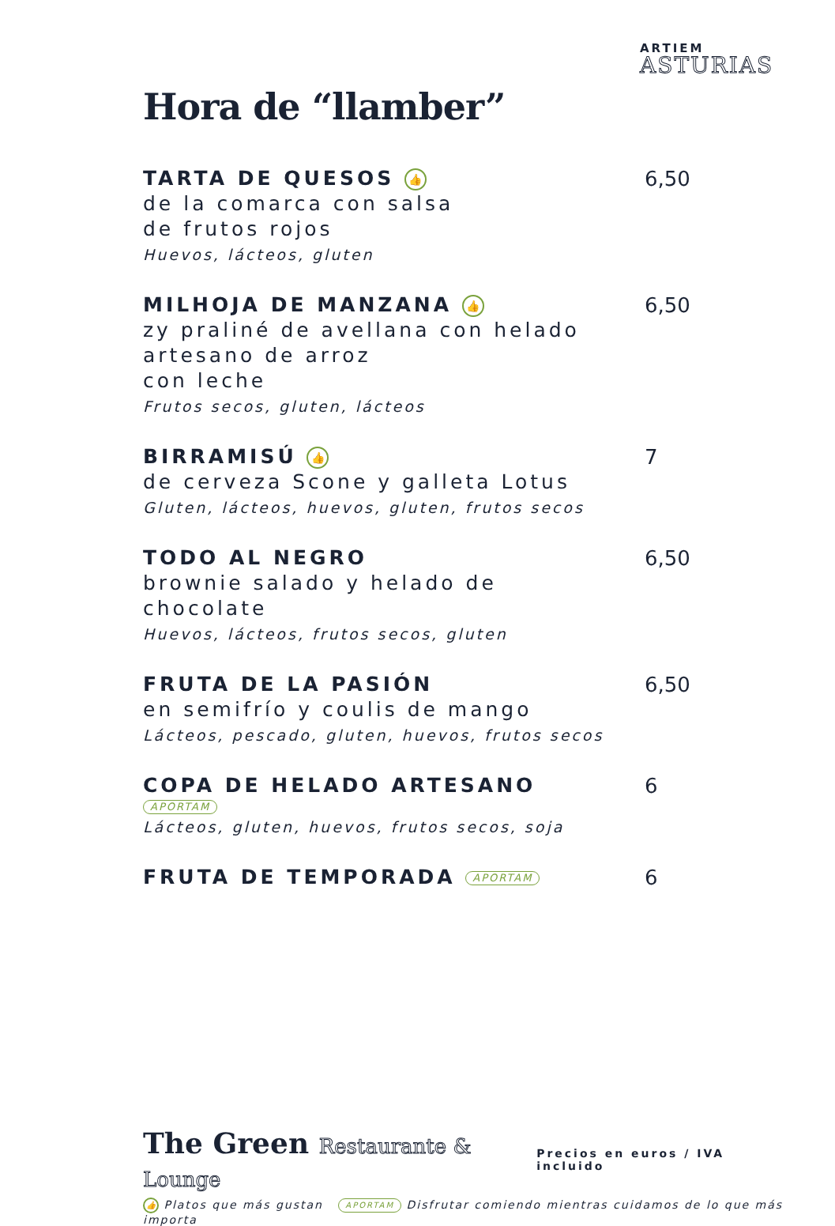ARTIEM
ASTURIAS
Hora de “llamber”
TARTA DE QUESOS 👍
de la comarca con salsa
de frutos rojos
Huevos, lácteos, gluten
6,50
MILHOJA DE MANZANA 👍
zy praliné de avellana con helado
artesano de arroz
con leche
Frutos secos, gluten, lácteos
6,50
BIRRAMISÚ 👍
de cerveza Scone y galleta Lotus
Gluten, lácteos, huevos, gluten, frutos secos
7
TODO AL NEGRO
brownie salado y helado de
chocolate
Huevos, lácteos, frutos secos, gluten
6,50
FRUTA DE LA PASIÓN
en semifrío y coulis de mango
Lácteos, pescado, gluten, huevos, frutos secos
6,50
COPA DE HELADO ARTESANO
APORTAM
Lácteos, gluten, huevos, frutos secos, soja
6
FRUTA DE TEMPORADA APORTAM
6
The Green Restaurante & Lounge
Precios en euros / IVA incluido
👍 Platos que más gustan APORTAM Disfrutar comiendo mientras cuidamos de lo que más importa